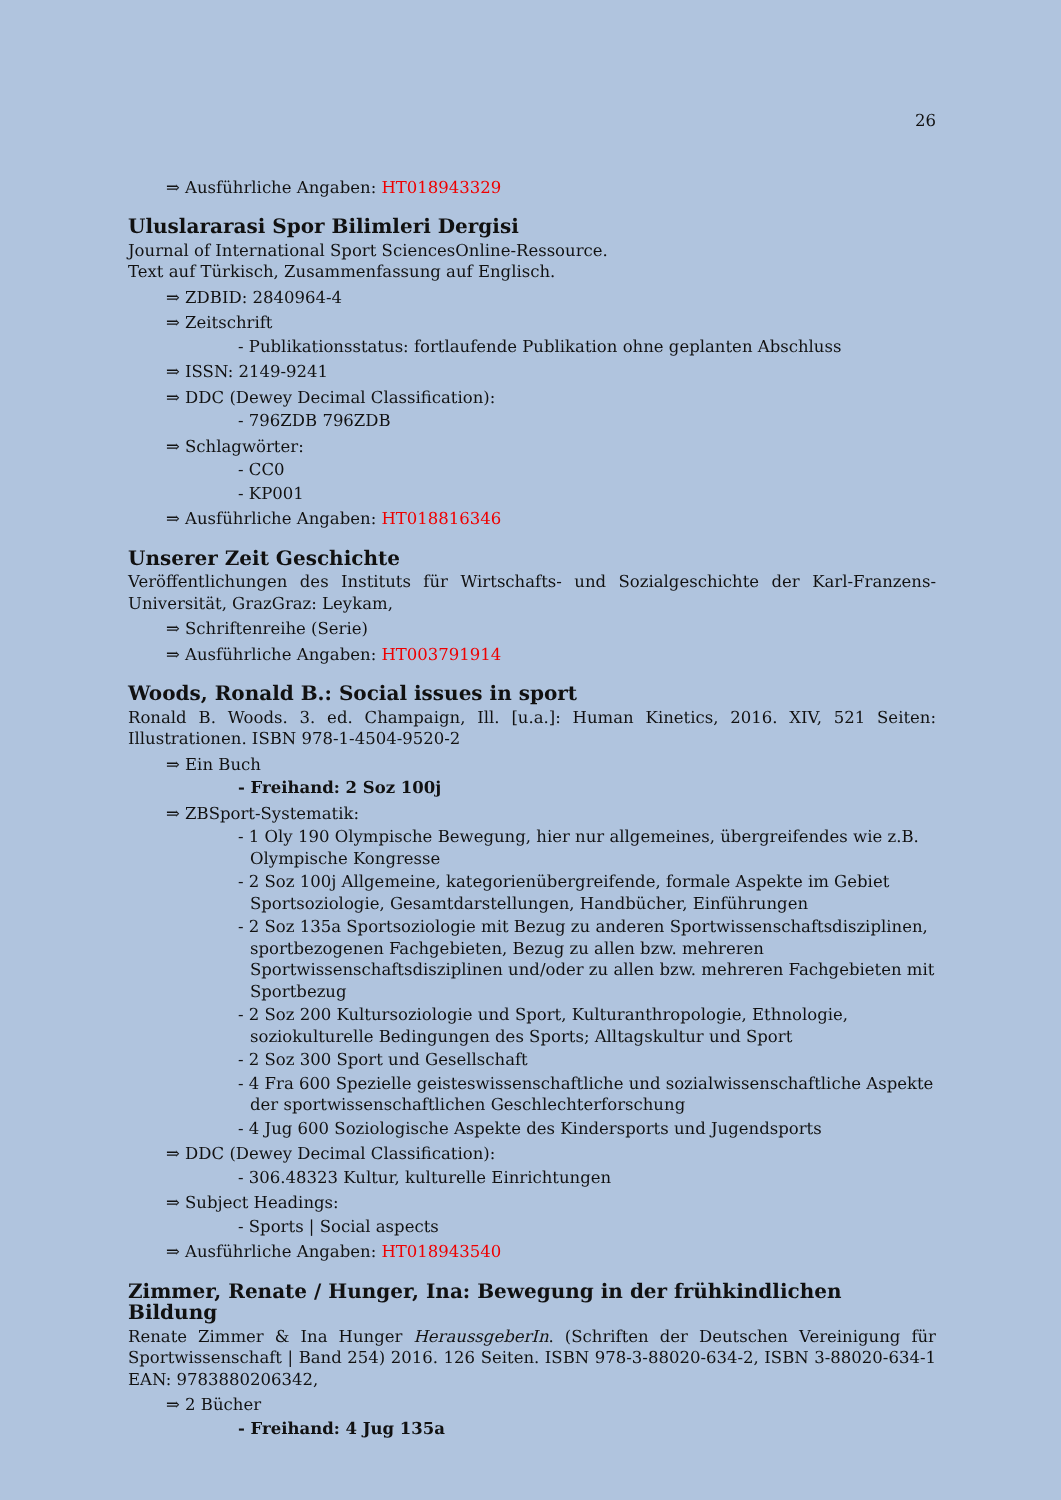26
⇒ Ausführliche Angaben: HT018943329
Uluslararasi Spor Bilimleri Dergisi
Journal of International Sport SciencesOnline-Ressource.
Text auf Türkisch, Zusammenfassung auf Englisch.
⇒ ZDBID: 2840964-4
⇒ Zeitschrift
- Publikationsstatus: fortlaufende Publikation ohne geplanten Abschluss
⇒ ISSN: 2149-9241
⇒ DDC (Dewey Decimal Classification):
- 796ZDB 796ZDB
⇒ Schlagwörter:
- CC0
- KP001
⇒ Ausführliche Angaben: HT018816346
Unserer Zeit Geschichte
Veröffentlichungen des Instituts für Wirtschafts- und Sozialgeschichte der Karl-Franzens-Universität, GrazGraz: Leykam,
⇒ Schriftenreihe (Serie)
⇒ Ausführliche Angaben: HT003791914
Woods, Ronald B.: Social issues in sport
Ronald B. Woods. 3. ed. Champaign, Ill. [u.a.]: Human Kinetics, 2016. XIV, 521 Seiten: Illustrationen. ISBN 978-1-4504-9520-2
⇒ Ein Buch
- Freihand: 2 Soz 100j
⇒ ZBSport-Systematik:
- 1 Oly 190 Olympische Bewegung, hier nur allgemeines, übergreifendes wie z.B. Olympische Kongresse
- 2 Soz 100j Allgemeine, kategorienübergreifende, formale Aspekte im Gebiet Sportsoziologie, Gesamtdarstellungen, Handbücher, Einführungen
- 2 Soz 135a Sportsoziologie mit Bezug zu anderen Sportwissenschaftsdisziplinen, sportbezogenen Fachgebieten, Bezug zu allen bzw. mehreren Sportwissenschaftsdisziplinen und/oder zu allen bzw. mehreren Fachgebieten mit Sportbezug
- 2 Soz 200 Kultursoziologie und Sport, Kulturanthropologie, Ethnologie, soziokulturelle Bedingungen des Sports; Alltagskultur und Sport
- 2 Soz 300 Sport und Gesellschaft
- 4 Fra 600 Spezielle geisteswissenschaftliche und sozialwissenschaftliche Aspekte der sportwissenschaftlichen Geschlechterforschung
- 4 Jug 600 Soziologische Aspekte des Kindersports und Jugendsports
⇒ DDC (Dewey Decimal Classification):
- 306.48323 Kultur, kulturelle Einrichtungen
⇒ Subject Headings:
- Sports | Social aspects
⇒ Ausführliche Angaben: HT018943540
Zimmer, Renate / Hunger, Ina: Bewegung in der frühkindlichen Bildung
Renate Zimmer & Ina Hunger HeraussgeberIn. (Schriften der Deutschen Vereinigung für Sportwissenschaft | Band 254) 2016. 126 Seiten. ISBN 978-3-88020-634-2, ISBN 3-88020-634-1 EAN: 9783880206342,
⇒ 2 Bücher
- Freihand: 4 Jug 135a